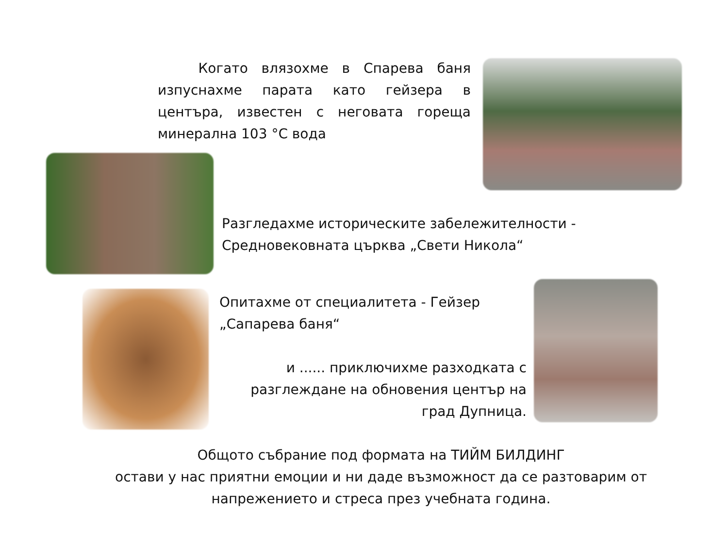Когато влязохме в Спарева баня изпуснахме парата като гейзера в центъра, известен с неговата гореща минерална 103 °C вода
Разгледахме историческите забележителности - Средновековната църква „Свети Никола“
Опитахме от специалитета - Гейзер „Сапарева баня“
и ...... приключихме разходката с разглеждане на обновения център на град Дупница.
Общото събрание под формата на ТИЙМ БИЛДИНГ
остави у нас приятни емоции и ни даде възможност да се разтоварим от напрежението и стреса през учебната година.